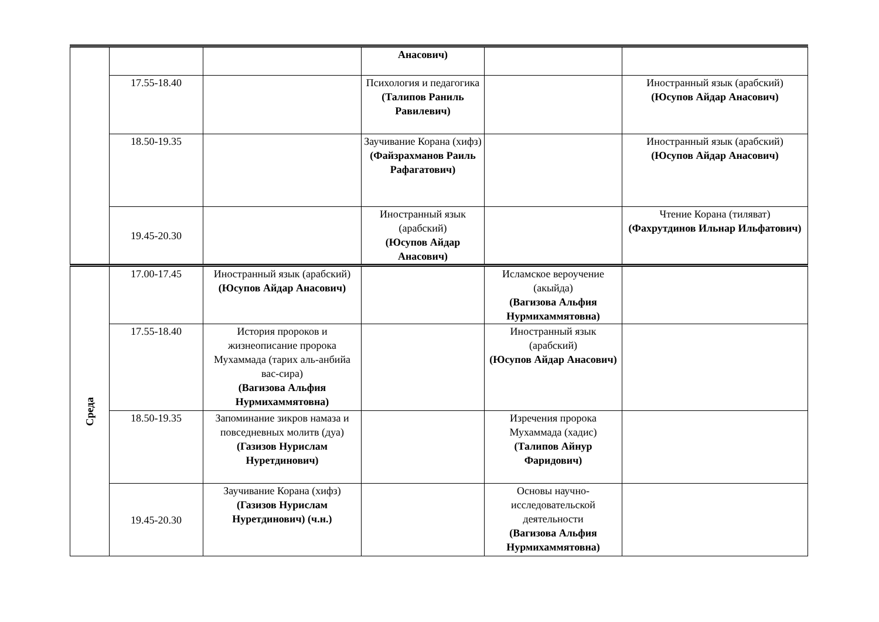| | | | Анасович) | | |
| | 17.55-18.40 | | Психология и педагогика (Талипов Раниль Равилевич) | | Иностранный язык (арабский) (Юсупов Айдар Анасович) |
| | 18.50-19.35 | | Заучивание Корана (хифз) (Файзрахманов Раиль Рафагатович) | | Иностранный язык (арабский) (Юсупов Айдар Анасович) |
| | 19.45-20.30 | | Иностранный язык (арабский) (Юсупов Айдар Анасович) | | Чтение Корана (тиляват) (Фахрутдинов Ильнар Ильфатович) |
| Среда | 17.00-17.45 | Иностранный язык (арабский) (Юсупов Айдар Анасович) | | Исламское вероучение (акыйда) (Вагизова Альфия Нурмихаммятовна) | |
| | 17.55-18.40 | История пророков и жизнеописание пророка Мухаммада (тарих аль-анбийа вас-сира) (Вагизова Альфия Нурмихаммятовна) | | Иностранный язык (арабский) (Юсупов Айдар Анасович) | |
| | 18.50-19.35 | Запоминание зикров намаза и повседневных молитв (дуа) (Газизов Нурислам Нуретдинович) | | Изречения пророка Мухаммада (хадис) (Талипов Айнур Фаридович) | |
| | 19.45-20.30 | Заучивание Корана (хифз) (Газизов Нурислам Нуретдинович) (ч.н.) | | Основы научно-исследовательской деятельности (Вагизова Альфия Нурмихаммятовна) | |